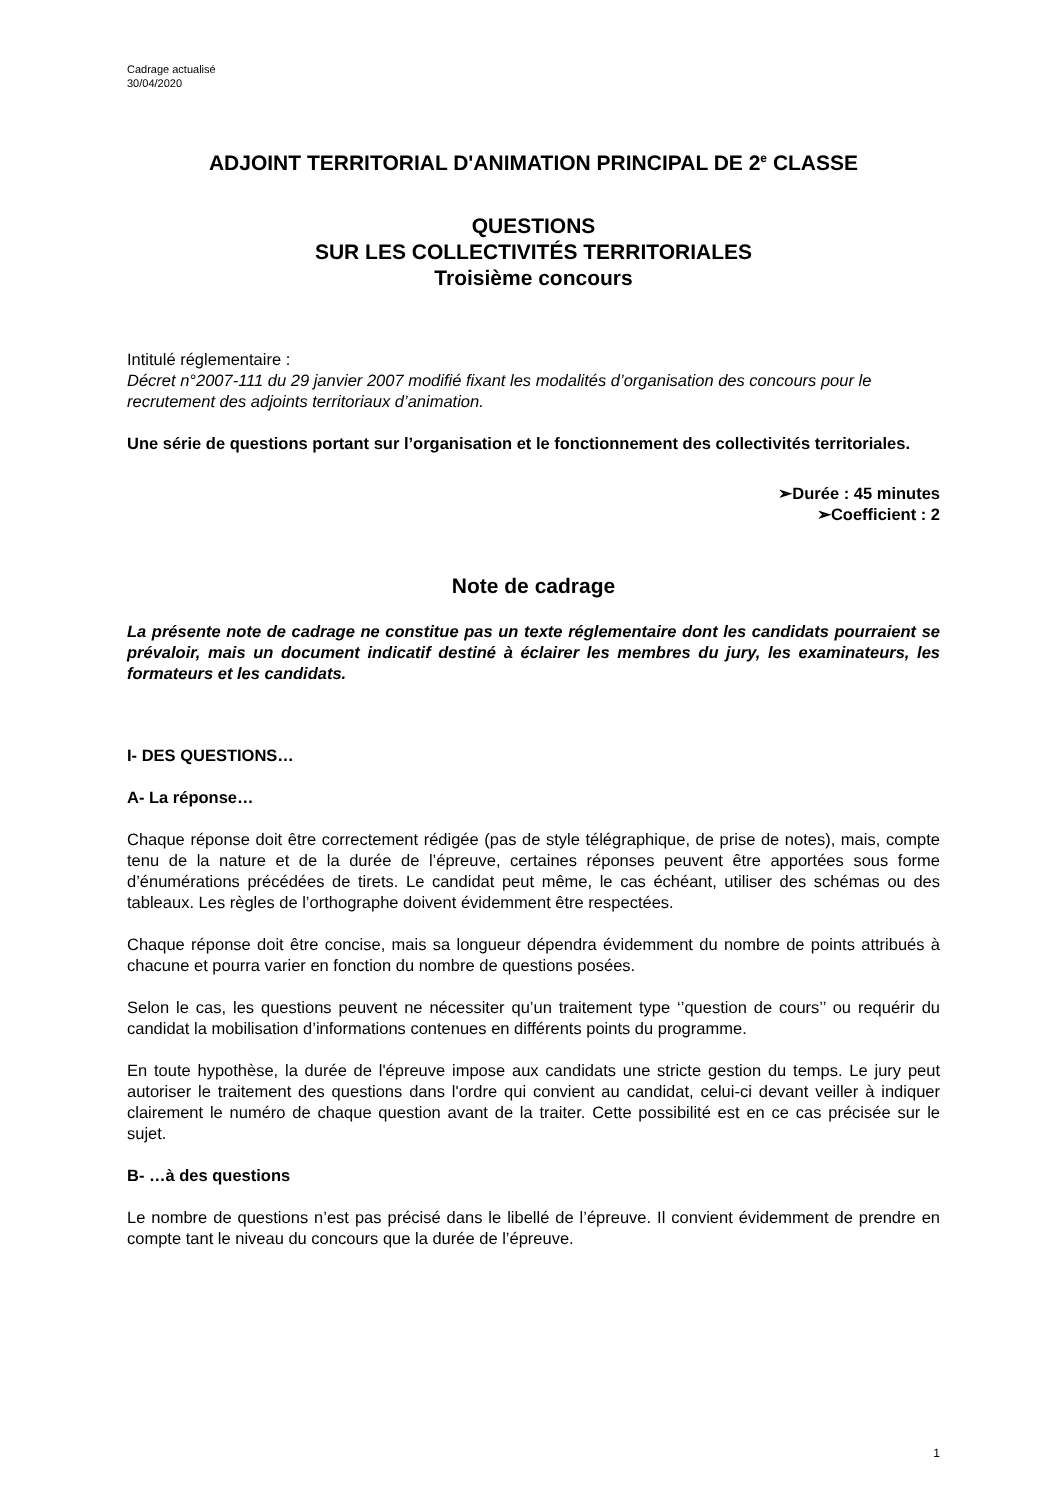Cadrage actualisé
30/04/2020
ADJOINT TERRITORIAL D'ANIMATION PRINCIPAL DE 2<sup>e</sup> CLASSE
QUESTIONS
SUR LES COLLECTIVITÉS TERRITORIALES
Troisième concours
Intitulé réglementaire :
Décret n°2007-111 du 29 janvier 2007 modifié fixant les modalités d’organisation des concours pour le recrutement des adjoints territoriaux d’animation.
Une série de questions portant sur l’organisation et le fonctionnement des collectivités territoriales.
➢Durée : 45 minutes
➢Coefficient : 2
Note de cadrage
La présente note de cadrage ne constitue pas un texte réglementaire dont les candidats pourraient se prévaloir, mais un document indicatif destiné à éclairer les membres du jury, les examinateurs, les formateurs et les candidats.
I- DES QUESTIONS…
A- La réponse…
Chaque réponse doit être correctement rédigée (pas de style télégraphique, de prise de notes), mais, compte tenu de la nature et de la durée de l’épreuve, certaines réponses peuvent être apportées sous forme d’énumérations précédées de tirets. Le candidat peut même, le cas échéant, utiliser des schémas ou des tableaux. Les règles de l’orthographe doivent évidemment être respectées.
Chaque réponse doit être concise, mais sa longueur dépendra évidemment du nombre de points attribués à chacune et pourra varier en fonction du nombre de questions posées.
Selon le cas, les questions peuvent ne nécessiter qu’un traitement type ‘’question de cours’’ ou requérir du candidat la mobilisation d’informations contenues en différents points du programme.
En toute hypothèse, la durée de l'épreuve impose aux candidats une stricte gestion du temps. Le jury peut autoriser le traitement des questions dans l'ordre qui convient au candidat, celui-ci devant veiller à indiquer clairement le numéro de chaque question avant de la traiter. Cette possibilité est en ce cas précisée sur le sujet.
B- …à des questions
Le nombre de questions n’est pas précisé dans le libellé de l’épreuve. Il convient évidemment de prendre en compte tant le niveau du concours que la durée de l’épreuve.
1